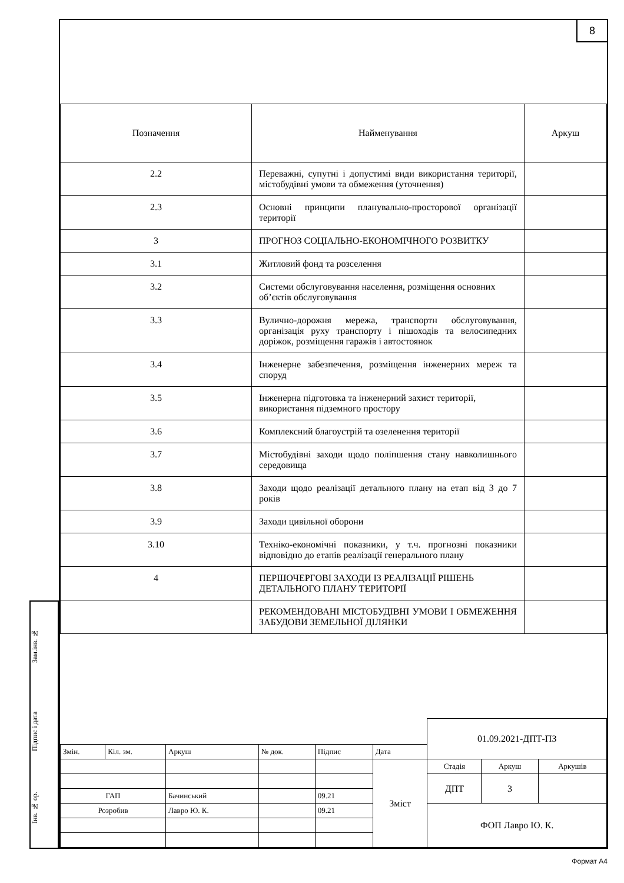8
| Позначення | Найменування | Аркуш |
| --- | --- | --- |
| 2.2 | Переважні, супутні і допустимі види використання території, містобудівні умови та обмеження (уточнення) | |
| 2.3 | Основні принципи планувально-просторової організації території | |
| 3 | ПРОГНОЗ СОЦІАЛЬНО-ЕКОНОМІЧНОГО РОЗВИТКУ | |
| 3.1 | Житловий фонд та розселення | |
| 3.2 | Системи обслуговування населення, розміщення основних об’єктів обслуговування | |
| 3.3 | Вулично-дорожня мережа, транспортн обслуговування, організація руху транспорту і пішоходів та велосипедних доріжок, розміщення гаражів і автостоянок | |
| 3.4 | Інженерне забезпечення, розміщення інженерних мереж та споруд | |
| 3.5 | Інженерна підготовка та інженерний захист території, використання підземного простору | |
| 3.6 | Комплексний благоустрій та озеленення території | |
| 3.7 | Містобудівні заходи щодо поліпшення стану навколишнього середовища | |
| 3.8 | Заходи щодо реалізації детального плану на етап від 3 до 7 років | |
| 3.9 | Заходи цивільної оборони | |
| 3.10 | Техніко-економічні показники, у т.ч. прогнозні показники відповідно до етапів реалізації генерального плану | |
| 4 | ПЕРШОЧЕРГОВІ ЗАХОДИ ІЗ РЕАЛІЗАЦІЇ РІШЕНЬ ДЕТАЛЬНОГО ПЛАНУ ТЕРИТОРІЇ | |
| | РЕКОМЕНДОВАНІ МІСТОБУДІВНІ УМОВИ І ОБМЕЖЕННЯ ЗАБУДОВИ ЗЕМЕЛЬНОЇ ДІЛЯНКИ | |
| | | | | | | 01.09.2021-ДПТ-ПЗ | | |
| Змін. | Кіл. зм. | Аркуш | № док. | Підпис | Дата | | | |
| | | | | | Зміст | Стадія | Аркуш | Аркушів |
| | | | | | | ДПТ | 3 | |
| ГАП | | Бачинський | | 09.21 | | | | |
| Розробив | | Лавро Ю. К. | | 09.21 | | ФОП Лавро Ю. К. | | |
Зам.інв. №
Підпис і дата
Інв. № ор.
Формат А4